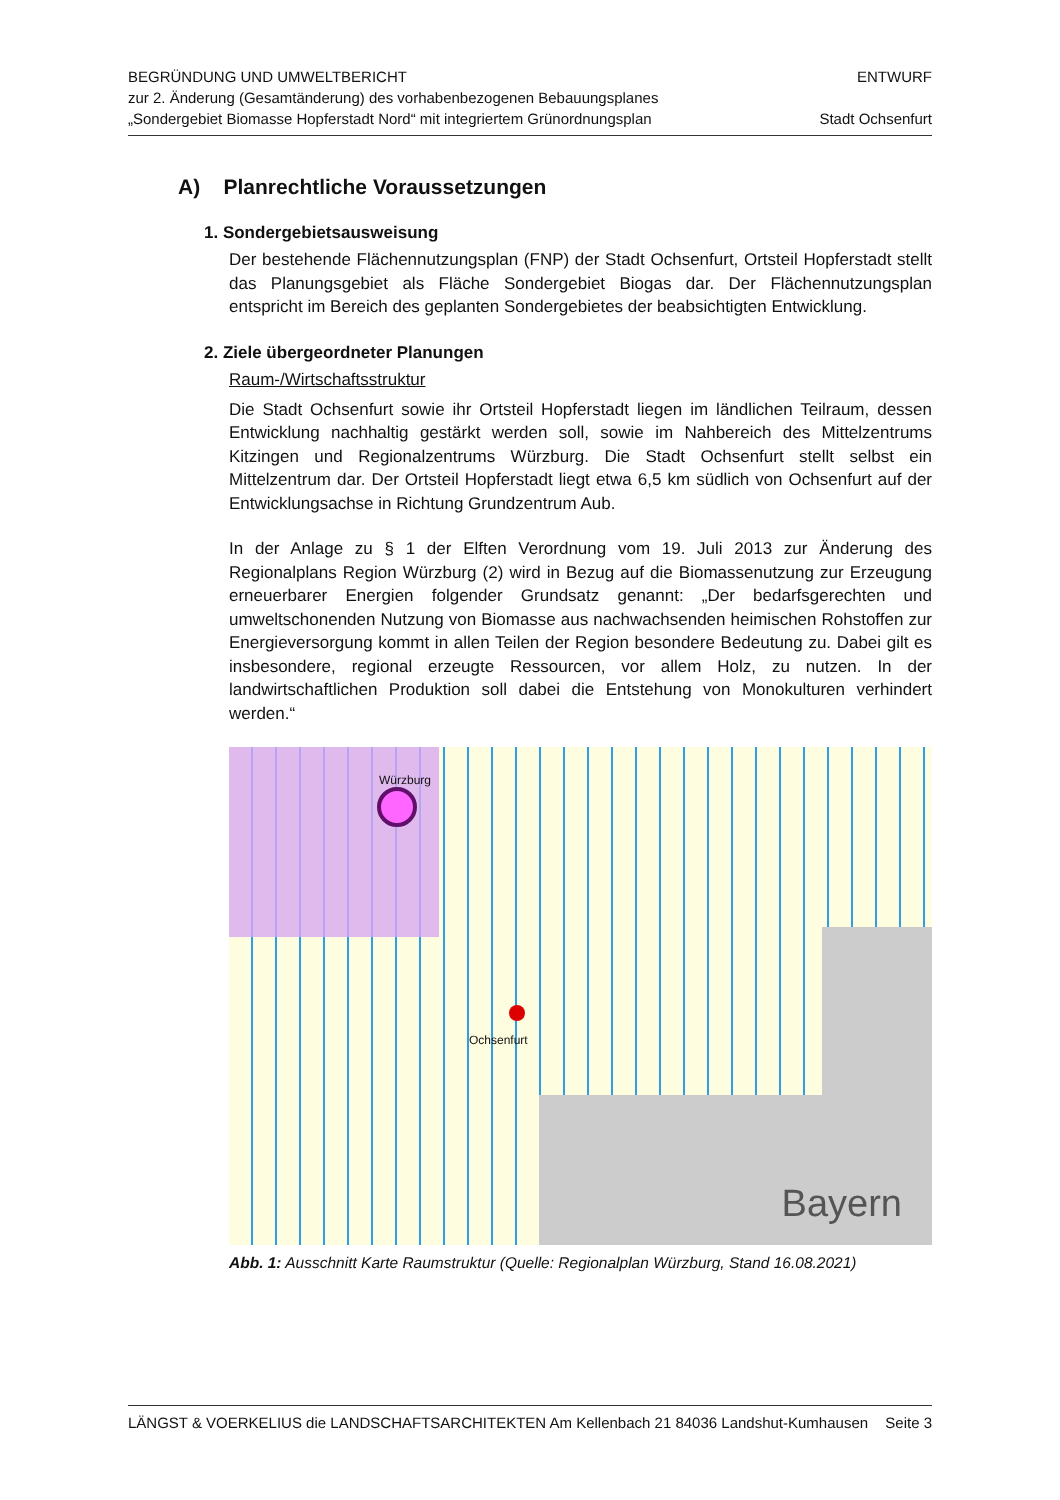BEGRÜNDUNG UND UMWELTBERICHT
zur 2. Änderung (Gesamtänderung) des vorhabenbezogenen Bebauungsplanes
„Sondergebiet Biomasse Hopferstadt Nord“ mit integriertem Grünordnungsplan
ENTWURF
Stadt Ochsenfurt
A) Planrechtliche Voraussetzungen
1. Sondergebietsausweisung
Der bestehende Flächennutzungsplan (FNP) der Stadt Ochsenfurt, Ortsteil Hopferstadt stellt das Planungsgebiet als Fläche Sondergebiet Biogas dar. Der Flächennutzungsplan entspricht im Bereich des geplanten Sondergebietes der beabsichtigten Entwicklung.
2. Ziele übergeordneter Planungen
Raum-/Wirtschaftsstruktur
Die Stadt Ochsenfurt sowie ihr Ortsteil Hopferstadt liegen im ländlichen Teilraum, dessen Entwicklung nachhaltig gestärkt werden soll, sowie im Nahbereich des Mittelzentrums Kitzingen und Regionalzentrums Würzburg. Die Stadt Ochsenfurt stellt selbst ein Mittelzentrum dar. Der Ortsteil Hopferstadt liegt etwa 6,5 km südlich von Ochsenfurt auf der Entwicklungsachse in Richtung Grundzentrum Aub.
In der Anlage zu § 1 der Elften Verordnung vom 19. Juli 2013 zur Änderung des Regionalplans Region Würzburg (2) wird in Bezug auf die Biomassenutzung zur Erzeugung erneuerbarer Energien folgender Grundsatz genannt: „Der bedarfsgerechten und umweltschonenden Nutzung von Biomasse aus nachwachsenden heimischen Rohstoffen zur Energieversorgung kommt in allen Teilen der Region besondere Bedeutung zu. Dabei gilt es insbesondere, regional erzeugte Ressourcen, vor allem Holz, zu nutzen. In der landwirtschaftlichen Produktion soll dabei die Entstehung von Monokulturen verhindert werden.“
Bayern
Würzburg
Ochsenfurt
Abb. 1: Ausschnitt Karte Raumstruktur (Quelle: Regionalplan Würzburg, Stand 16.08.2021)
LÄNGST & VOERKELIUS die LANDSCHAFTSARCHITEKTEN Am Kellenbach 21 84036 Landshut-Kumhausen Seite 3